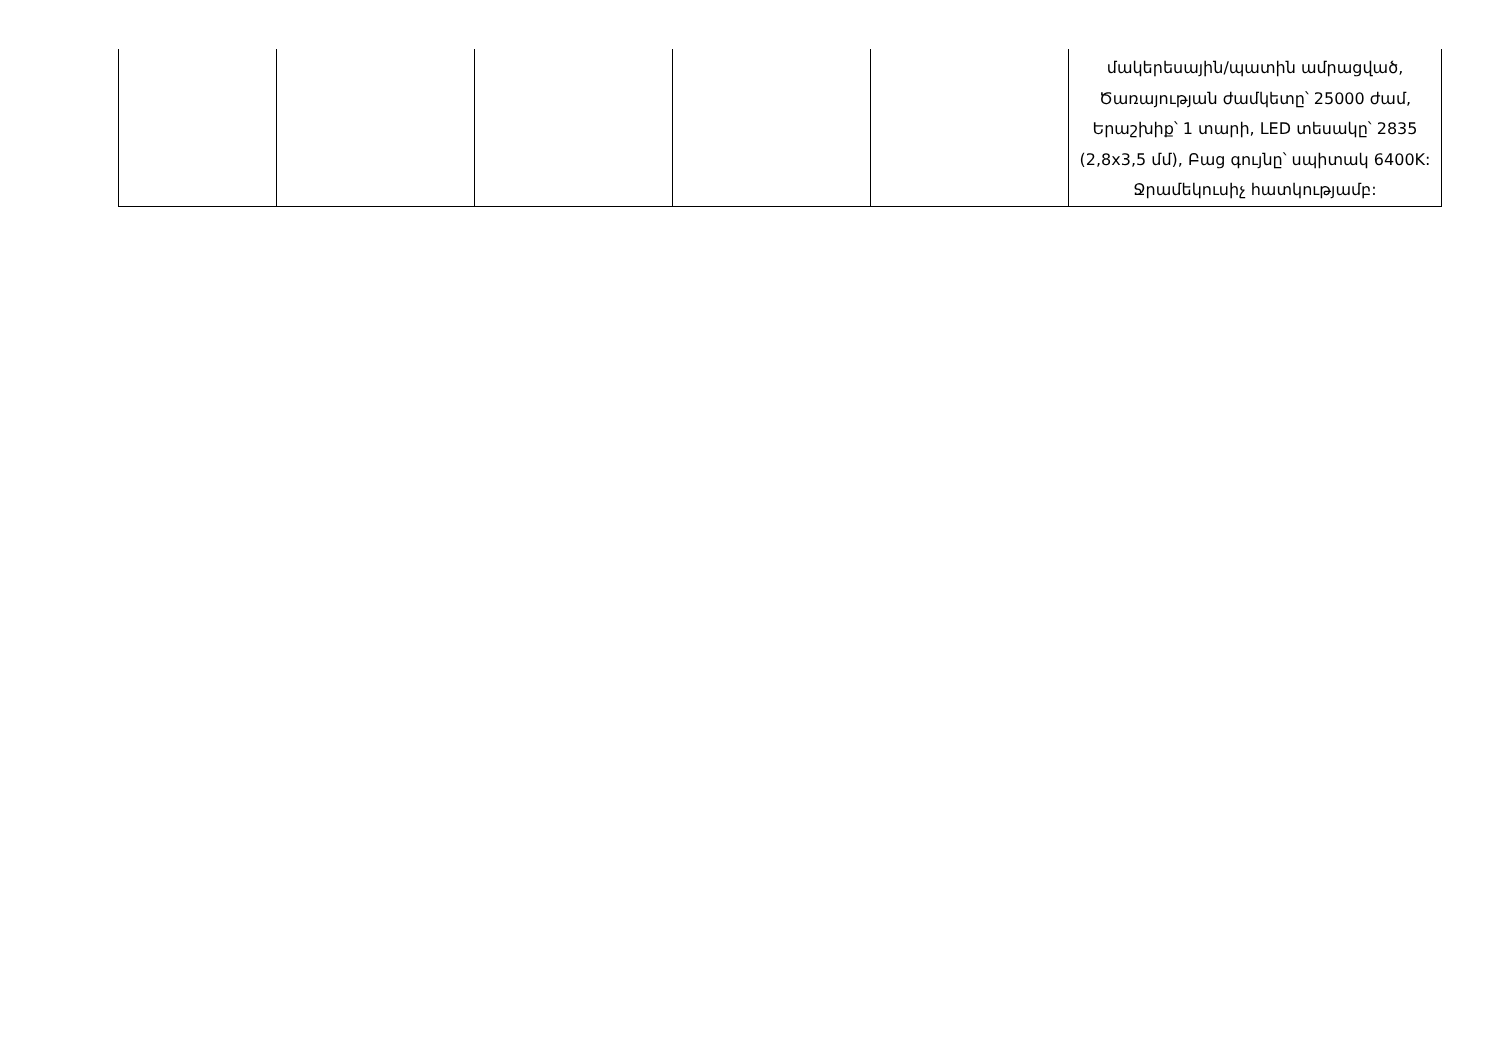| | | | | | մակերեսային/պատին ամրացված, Ծառայության ժամկետը՝ 25000 ժամ, Երաշխիք՝ 1 տարի, LED տեսակը՝ 2835 (2,8x3,5 մմ), Բաց գույնը՝ սպիտակ 6400K: Ջրամեկուսիչ հատկությամբ: |